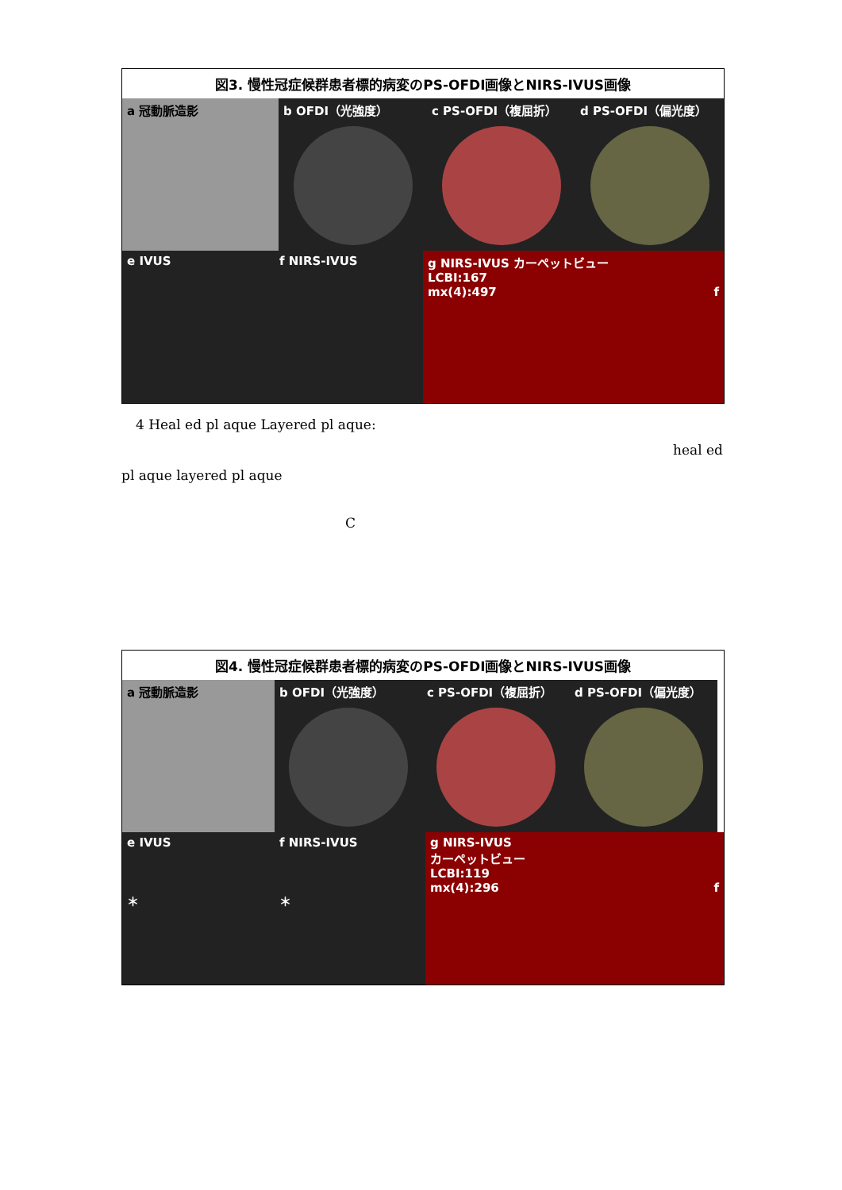図3. 慢性冠症候群患者標的病変のPS-OFDI画像とNIRS-IVUS画像
a 冠動脈造影 b OFDI（光強度） c PS-OFDI（複屈折） d PS-OFDI（偏光度）
e IVUS f NIRS-IVUS g NIRS-IVUS カーペットビュー
LCBI:167
mx(4):497 f
4 Heal ed pl aque Layered pl aque:
heal ed
pl aque layered pl aque
C
図4. 慢性冠症候群患者標的病変のPS-OFDI画像とNIRS-IVUS画像
a 冠動脈造影 b OFDI（光強度） c PS-OFDI（複屈折） d PS-OFDI（偏光度）
e IVUS
＊
f NIRS-IVUS
＊
g NIRS-IVUS
カーペットビュー
LCBI:119
mx(4):296 f